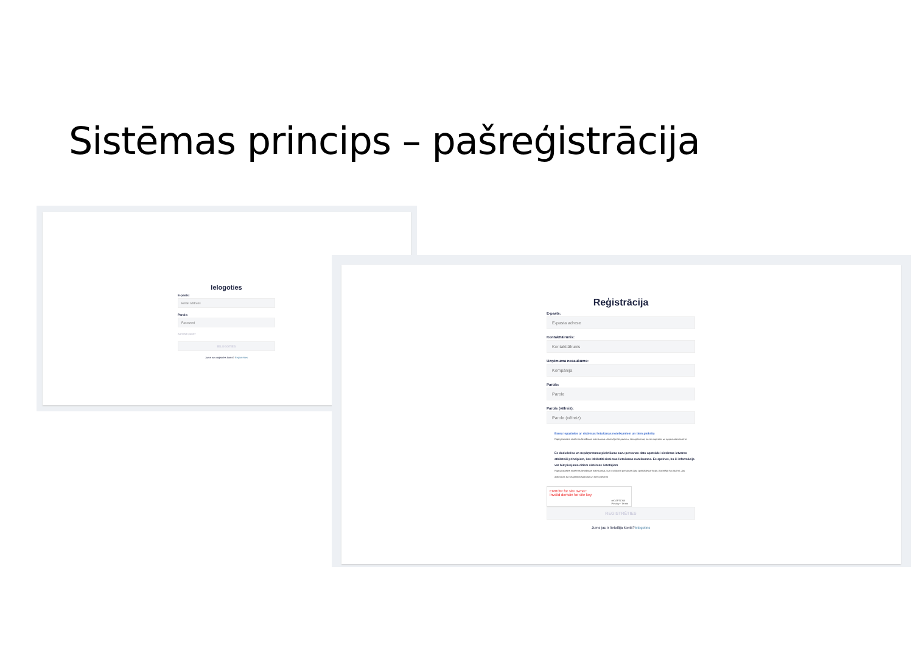Sistēmas princips – pašreģistrācija
Ielogoties
E-pasts:
Email address
Parole:
Password
Aizmirsāt paroli?
IELOGOTIES
Jums nav reģistrēts konts? Reģistrēties
Reģistrācija
E-pasts:
E-pasta adrese
Kontakttālrunis:
Kontakttālrunis
Uzņēmuma nosaukums:
Kompānija
Parole:
Parole
Parole (vēlreiz):
Parole (vēlreiz)
Esmu iepazinies ar sistēmas lietošanas noteikumiem un tiem piekrītu
Rūpīgi izlasies sistēmas lietošanas noteikumus. Atzīmējot šo pazīmu, Jūs apliecinat, ka tos saprotat un apņematies ievērot
Es dodu brīvu un nepārprotamu piekrišanu savu personas datu apstrādei sistēmas ietvaros atbilstoši principiem, kas izklāstīti sistēmas lietošanas noteikumos. Es apzinos, ka šī informācija var būt pieejama citiem sistēmas lietotājiem
Rūpīgi izlasies sistēmas lietošanas noteikumus, kur ir izklāstīti personas datu apstrādes principi. Atzīmējot šo pazīmi, Jūs apliecinat, ka tos pilnībā saprotat un tiem piekrītat
ERROR for site owner:
Invalid domain for site key
reCAPTCHA
Privacy - Terms
REGISTRĒTIES
Jums jau ir lietotāja konts?Ielogoties